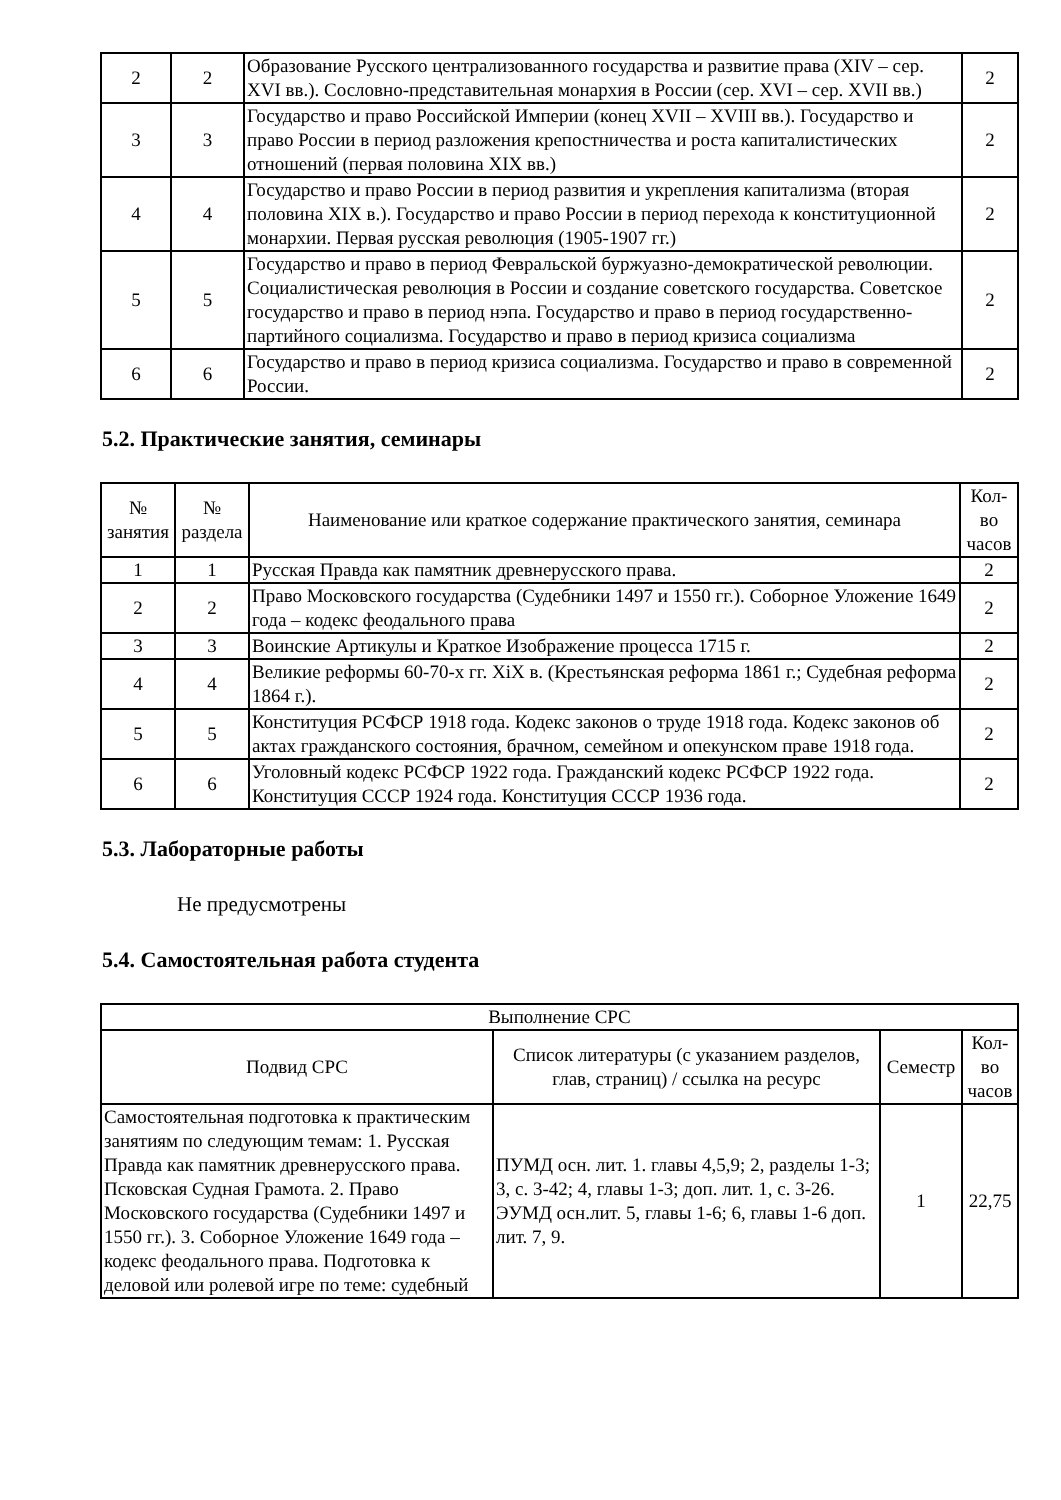| 2 | 2 | Образование Русского централизованного государства и развитие права (XIV – сер. XVI вв.). Сословно-представительная монархия в России (сер. XVI – сер. XVII вв.) | 2 |
| 3 | 3 | Государство и право Российской Империи (конец XVII – XVIII вв.). Государство и право России в период разложения крепостничества и роста капиталистических отношений (первая половина XIX вв.) | 2 |
| 4 | 4 | Государство и право России в период развития и укрепления капитализма (вторая половина XIX в.). Государство и право России в период перехода к конституционной монархии. Первая русская революция (1905-1907 гг.) | 2 |
| 5 | 5 | Государство и право в период Февральской буржуазно-демократической революции. Социалистическая революция в России и создание советского государства. Советское государство и право в период нэпа. Государство и право в период государственно-партийного социализма. Государство и право в период кризиса социализма | 2 |
| 6 | 6 | Государство и право в период кризиса социализма. Государство и право в современной России. | 2 |
5.2. Практические занятия, семинары
| № занятия | № раздела | Наименование или краткое содержание практического занятия, семинара | Кол-во часов |
| --- | --- | --- | --- |
| 1 | 1 | Русская Правда как памятник древнерусского права. | 2 |
| 2 | 2 | Право Московского государства (Судебники 1497 и 1550 гг.). Соборное Уложение 1649 года – кодекс феодального права | 2 |
| 3 | 3 | Воинские Артикулы и Краткое Изображение процесса 1715 г. | 2 |
| 4 | 4 | Великие реформы 60-70-х гг. XiX в. (Крестьянская реформа 1861 г.; Судебная реформа 1864 г.). | 2 |
| 5 | 5 | Конституция РСФСР 1918 года. Кодекс законов о труде 1918 года. Кодекс законов об актах гражданского состояния, брачном, семейном и опекунском праве 1918 года. | 2 |
| 6 | 6 | Уголовный кодекс РСФСР 1922 года. Гражданский кодекс РСФСР 1922 года. Конституция СССР 1924 года. Конституция СССР 1936 года. | 2 |
5.3. Лабораторные работы
Не предусмотрены
5.4. Самостоятельная работа студента
| Выполнение СРС | | | |
| --- | --- | --- | --- |
| Подвид СРС | Список литературы (с указанием разделов, глав, страниц) / ссылка на ресурс | Семестр | Кол-во часов |
| Самостоятельная подготовка к практическим занятиям по следующим темам: 1. Русская Правда как памятник древнерусского права. Псковская Судная Грамота. 2. Право Московского государства (Судебники 1497 и 1550 гг.). 3. Соборное Уложение 1649 года – кодекс феодального права. Подготовка к деловой или ролевой игре по теме: судебный | ПУМД осн. лит. 1. главы 4,5,9; 2, разделы 1-3; 3, с. 3-42; 4, главы 1-3; доп. лит. 1, с. 3-26. ЭУМД осн.лит. 5, главы 1-6; 6, главы 1-6 доп. лит. 7, 9. | 1 | 22,75 |